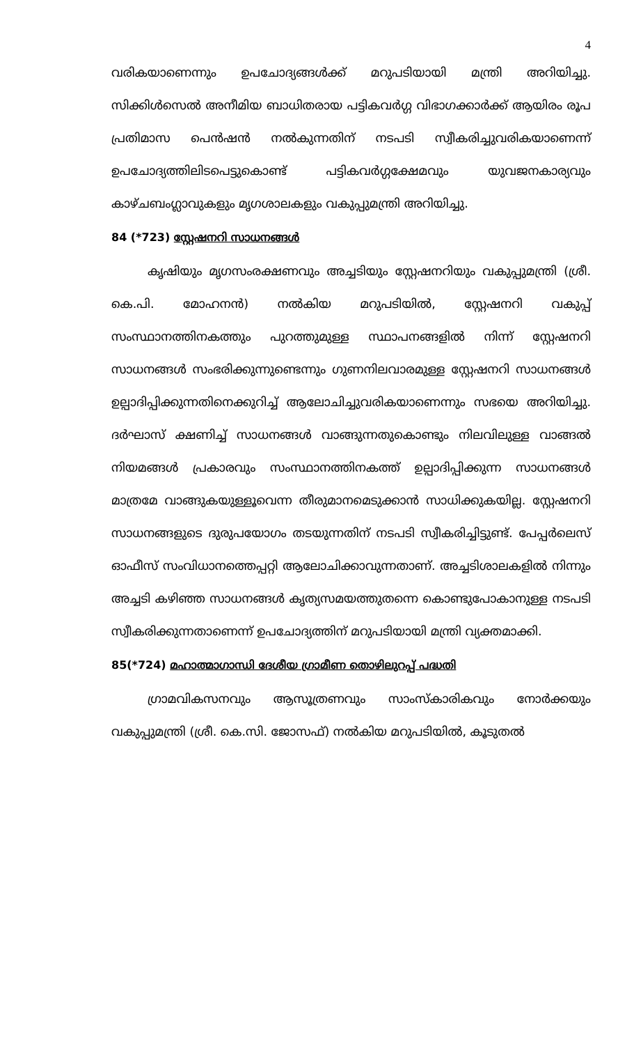4
വരികയാണെന്നും ഉപചോദ്യങ്ങൾക്ക് മറുപടിയായി മന്ത്രി അറിയിച്ചു. സിക്കിൾസെൽ അനീമിയ ബാധിതരായ പട്ടികവർഗ്ഗ വിഭാഗക്കാർക്ക് ആയിരം രൂപ പ്രതിമാസ പെൻഷൻ നൽകുന്നതിന് നടപടി സ്വീകരിച്ചുവരികയാണെന്ന് ഉപചോദ്യത്തിലിടപെട്ടുകൊണ്ട് പട്ടികവർഗ്ഗക്ഷേമവും യുവജനകാര്യവും കാഴ്ചബംഗ്ലാവുകളും മൃഗശാലകളും വകുപ്പുമന്ത്രി അറിയിച്ചു.
84 (*723) സ്റ്റേഷനറി സാധനങ്ങൾ
കൃഷിയും മൃഗസംരക്ഷണവും അച്ചടിയും സ്റ്റേഷനറിയും വകുപ്പുമന്ത്രി (ശ്രീ. കെ.പി. മോഹനൻ) നൽകിയ മറുപടിയിൽ, സ്റ്റേഷനറി വകുപ്പ് സംസ്ഥാനത്തിനകത്തും പുറത്തുമുള്ള സ്ഥാപനങ്ങളിൽ നിന്ന് സ്റ്റേഷനറി സാധനങ്ങൾ സംഭരിക്കുന്നുണ്ടെന്നും ഗുണനിലവാരമുള്ള സ്റ്റേഷനറി സാധനങ്ങൾ ഉല്പാദിപ്പിക്കുന്നതിനെക്കുറിച്ച് ആലോചിച്ചുവരികയാണെന്നും സഭയെ അറിയിച്ചു. ദർഘാസ് ക്ഷണിച്ച് സാധനങ്ങൾ വാങ്ങുന്നതുകൊണ്ടും നിലവിലുള്ള വാങ്ങൽ നിയമങ്ങൾ പ്രകാരവും സംസ്ഥാനത്തിനകത്ത് ഉല്പാദിപ്പിക്കുന്ന സാധനങ്ങൾ മാത്രമേ വാങ്ങുകയുള്ളൂവെന്ന തീരുമാനമെടുക്കാൻ സാധിക്കുകയില്ല. സ്റ്റേഷനറി സാധനങ്ങളുടെ ദുരുപയോഗം തടയുന്നതിന് നടപടി സ്വീകരിച്ചിട്ടുണ്ട്. പേപ്പർലെസ് ഓഫീസ് സംവിധാനത്തെപ്പറ്റി ആലോചിക്കാവുന്നതാണ്. അച്ചടിശാലകളിൽ നിന്നും അച്ചടി കഴിഞ്ഞ സാധനങ്ങൾ കൃത്യസമയത്തുതന്നെ കൊണ്ടുപോകാനുള്ള നടപടി സ്വീകരിക്കുന്നതാണെന്ന് ഉപചോദ്യത്തിന് മറുപടിയായി മന്ത്രി വ്യക്തമാക്കി.
85(*724) മഹാത്മാഗാന്ധി ദേശീയ ഗ്രാമീണ തൊഴിലുറപ്പ് പദ്ധതി
ഗ്രാമവികസനവും ആസൂത്രണവും സാംസ്കാരികവും നോർക്കയും വകുപ്പുമന്ത്രി (ശ്രീ. കെ.സി. ജോസഫ്) നൽകിയ മറുപടിയിൽ, കൂടുതൽ